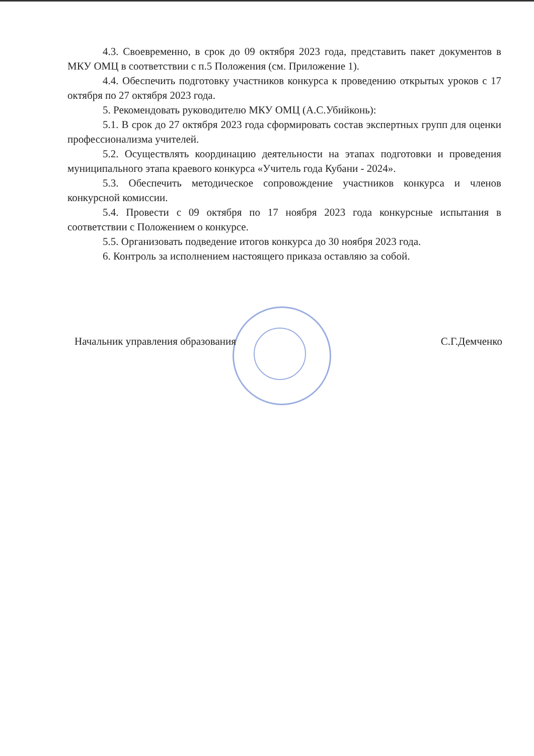4.3. Своевременно, в срок до 09 октября 2023 года, представить пакет документов в МКУ ОМЦ в соответствии с п.5 Положения (см. Приложение 1).
4.4. Обеспечить подготовку участников конкурса к проведению открытых уроков с 17 октября по 27 октября 2023 года.
5. Рекомендовать руководителю МКУ ОМЦ (А.С.Убийконь):
5.1. В срок до 27 октября 2023 года сформировать состав экспертных групп для оценки профессионализма учителей.
5.2. Осуществлять координацию деятельности на этапах подготовки и проведения муниципального этапа краевого конкурса «Учитель года Кубани - 2024».
5.3. Обеспечить методическое сопровождение участников конкурса и членов конкурсной комиссии.
5.4. Провести с 09 октября по 17 ноября 2023 года конкурсные испытания в соответствии с Положением о конкурсе.
5.5. Организовать подведение итогов конкурса до 30 ноября 2023 года.
6. Контроль за исполнением настоящего приказа оставляю за собой.
Начальник управления образования С.Г.Демченко